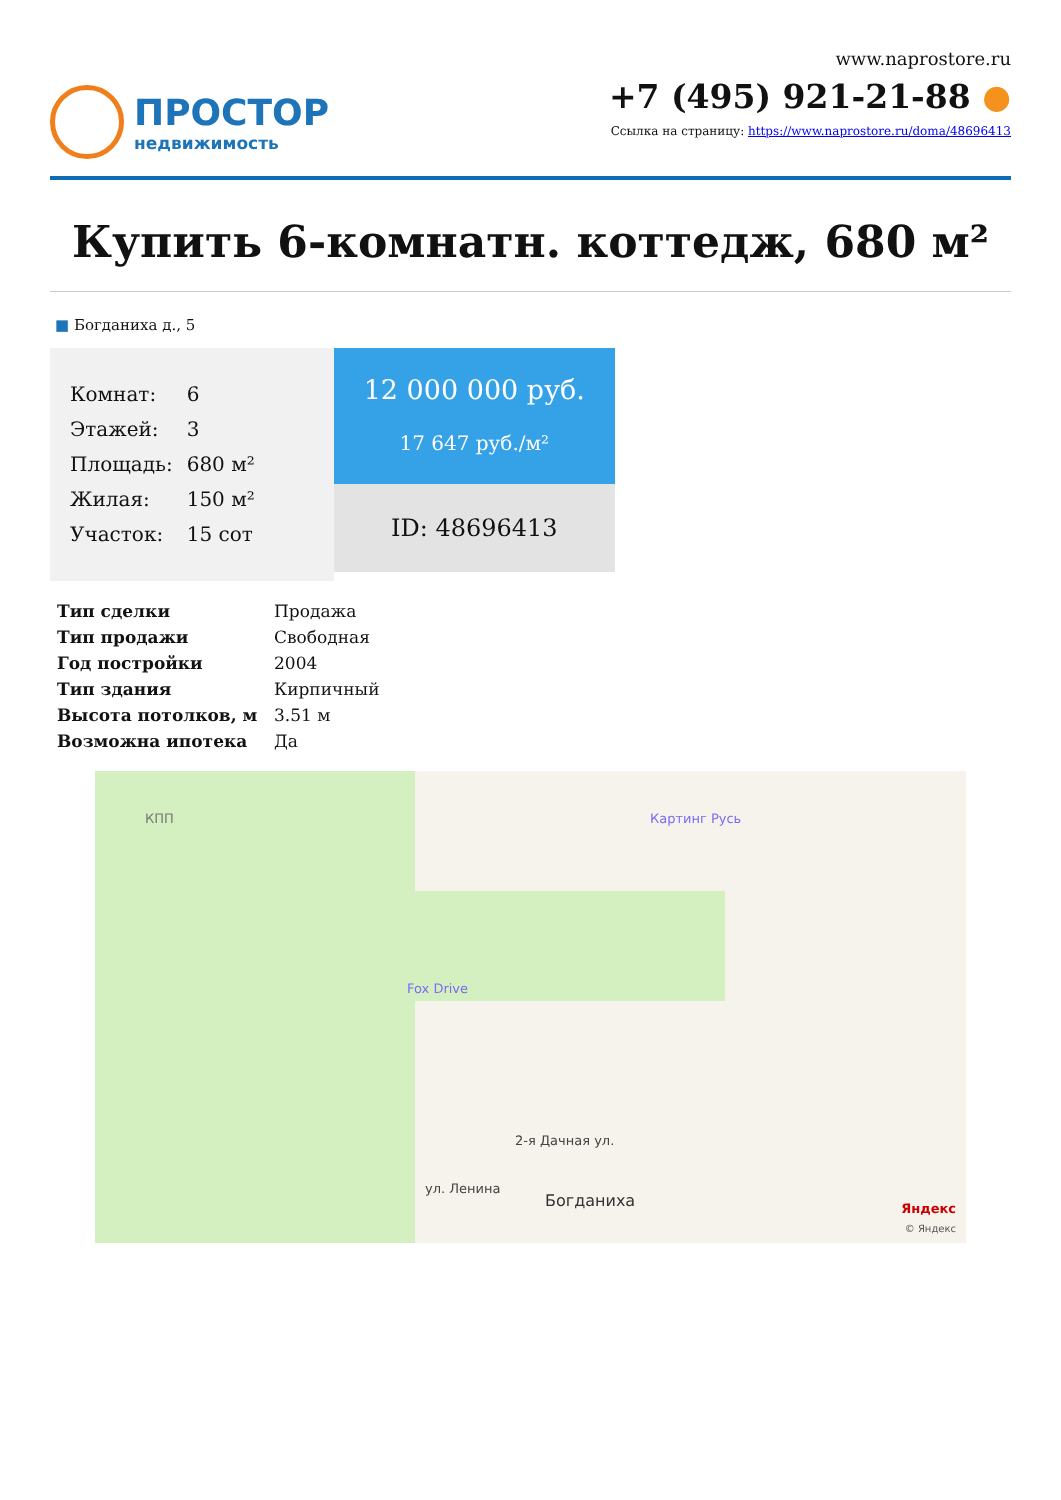ПРОСТОР
недвижимость
www.naprostore.ru
+7 (495) 921-21-88 ●
Ссылка на страницу: https://www.naprostore.ru/doma/48696413
Купить 6-комнатн. коттедж, 680 м²
■ Богданиха д., 5
| Комнат: | 6 |
| Этажей: | 3 |
| Площадь: | 680 м² |
| Жилая: | 150 м² |
| Участок: | 15 сот |
12 000 000 руб.
17 647 руб./м²
ID: 48696413
| Тип сделки | Продажа |
| Тип продажи | Свободная |
| Год постройки | 2004 |
| Тип здания | Кирпичный |
| Высота потолков, м | 3.51 м |
| Возможна ипотека | Да |
КПП Картинг Русь
Fox Drive
2-я Дачная ул.
ул. Ленина
Богданиха Яндекс
© Яндекс